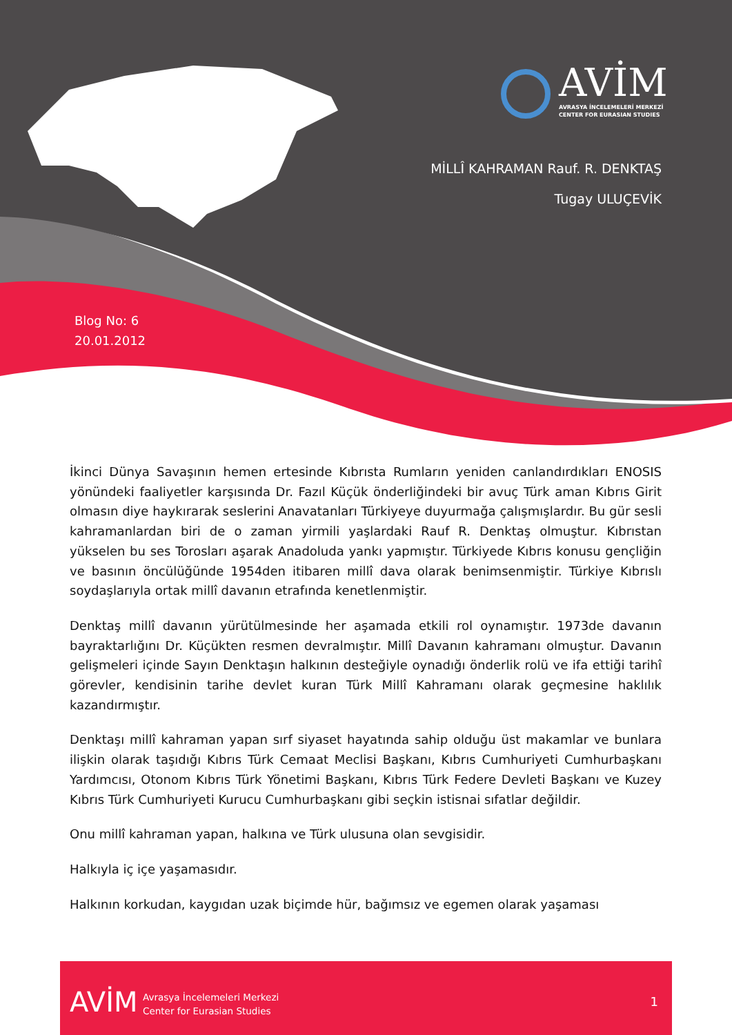AVİM
AVRASYA İNCELEMELERİ MERKEZİ
CENTER FOR EURASIAN STUDIES
MİLLÎ KAHRAMAN Rauf. R. DENKTAŞ
Tugay ULUÇEVİK
Blog No: 6
20.01.2012
İkinci Dünya Savaşının hemen ertesinde Kıbrısta Rumların yeniden canlandırdıkları ENOSIS yönündeki faaliyetler karşısında Dr. Fazıl Küçük önderliğindeki bir avuç Türk aman Kıbrıs Girit olmasın diye haykırarak seslerini Anavatanları Türkiyeye duyurmağa çalışmışlardır. Bu gür sesli kahramanlardan biri de o zaman yirmili yaşlardaki Rauf R. Denktaş olmuştur. Kıbrıstan yükselen bu ses Torosları aşarak Anadoluda yankı yapmıştır. Türkiyede Kıbrıs konusu gençliğin ve basının öncülüğünde 1954den itibaren millî dava olarak benimsenmiştir. Türkiye Kıbrıslı soydaşlarıyla ortak millî davanın etrafında kenetlenmiştir.
Denktaş millî davanın yürütülmesinde her aşamada etkili rol oynamıştır. 1973de davanın bayraktarlığını Dr. Küçükten resmen devralmıştır. Millî Davanın kahramanı olmuştur. Davanın gelişmeleri içinde Sayın Denktaşın halkının desteğiyle oynadığı önderlik rolü ve ifa ettiği tarihî görevler, kendisinin tarihe devlet kuran Türk Millî Kahramanı olarak geçmesine haklılık kazandırmıştır.
Denktaşı millî kahraman yapan sırf siyaset hayatında sahip olduğu üst makamlar ve bunlara ilişkin olarak taşıdığı Kıbrıs Türk Cemaat Meclisi Başkanı, Kıbrıs Cumhuriyeti Cumhurbaşkanı Yardımcısı, Otonom Kıbrıs Türk Yönetimi Başkanı, Kıbrıs Türk Federe Devleti Başkanı ve Kuzey Kıbrıs Türk Cumhuriyeti Kurucu Cumhurbaşkanı gibi seçkin istisnai sıfatlar değildir.
Onu millî kahraman yapan, halkına ve Türk ulusuna olan sevgisidir.
Halkıyla iç içe yaşamasıdır.
Halkının korkudan, kaygıdan uzak biçimde hür, bağımsız ve egemen olarak yaşaması
AVİM Avrasya İncelemeleri Merkezi
Center for Eurasian Studies 1